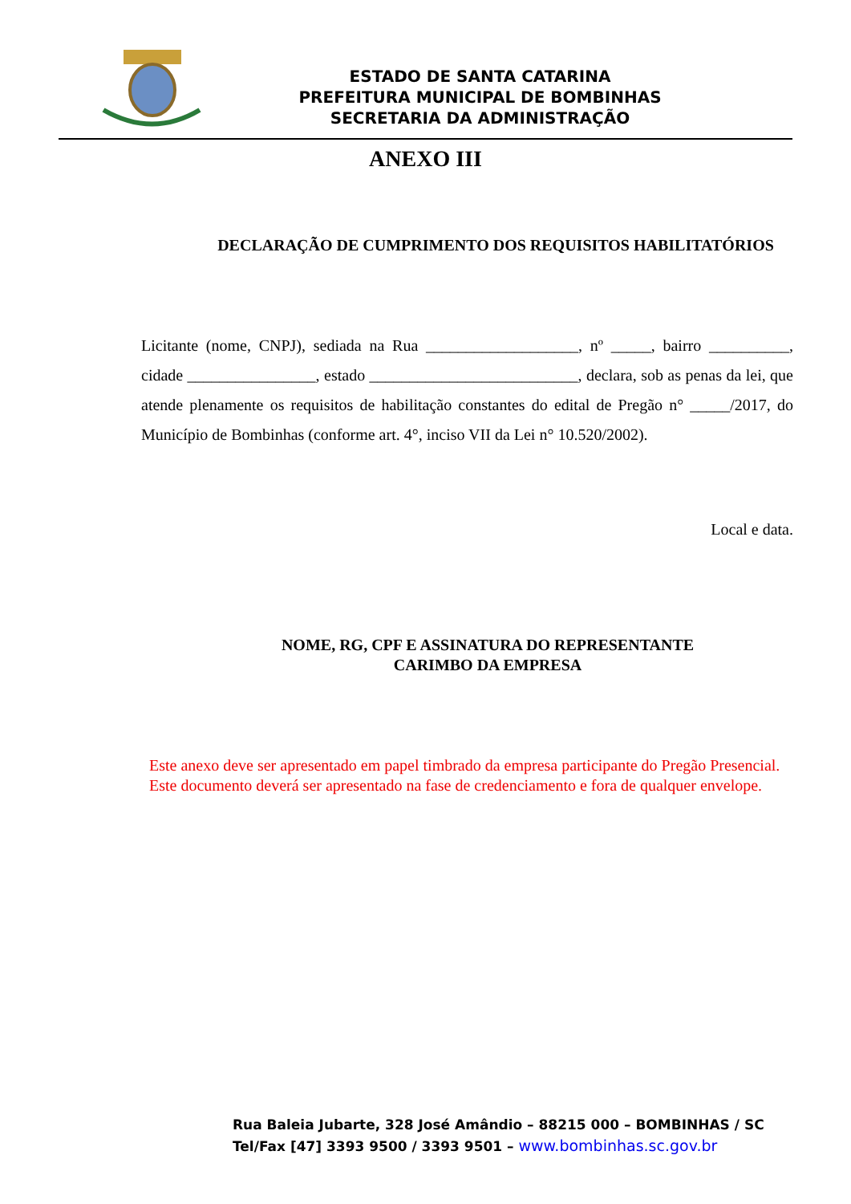ESTADO DE SANTA CATARINA
PREFEITURA MUNICIPAL DE BOMBINHAS
SECRETARIA DA ADMINISTRAÇÃO
ANEXO III
DECLARAÇÃO DE CUMPRIMENTO DOS REQUISITOS HABILITATÓRIOS
Licitante (nome, CNPJ), sediada na Rua ___________________, nº _____, bairro __________, cidade ________________, estado __________________________, declara, sob as penas da lei, que atende plenamente os requisitos de habilitação constantes do edital de Pregão n° _____/2017, do Município de Bombinhas (conforme art. 4°, inciso VII da Lei n° 10.520/2002).
Local e data.
NOME, RG, CPF E ASSINATURA DO REPRESENTANTE
CARIMBO DA EMPRESA
Este anexo deve ser apresentado em papel timbrado da empresa participante do Pregão Presencial.
Este documento deverá ser apresentado na fase de credenciamento e fora de qualquer envelope.
Rua Baleia Jubarte, 328 José Amândio – 88215 000 – BOMBINHAS / SC
Tel/Fax [47] 3393 9500 / 3393 9501 – www.bombinhas.sc.gov.br